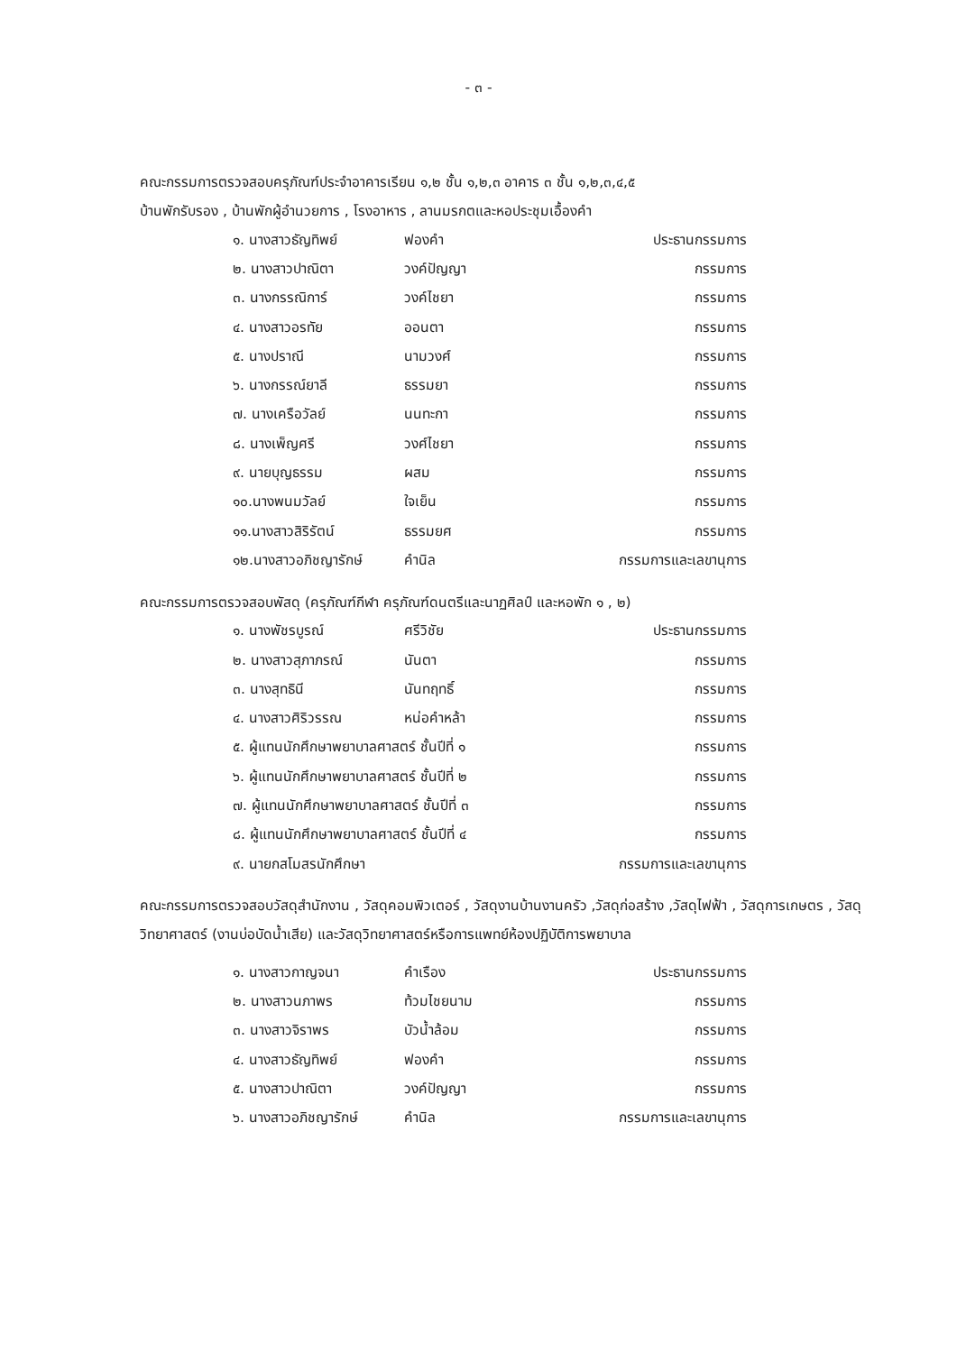- ๓ -
คณะกรรมการตรวจสอบครุภัณฑ์ประจำอาคารเรียน ๑,๒ ชั้น ๑,๒,๓ อาคาร ๓ ชั้น ๑,๒,๓,๔,๕
บ้านพักรับรอง , บ้านพักผู้อำนวยการ , โรงอาหาร , ลานมรกตและหอประชุมเอื้องคำ
| ๑. นางสาวธัญทิพย์ | ฟองคำ | ประธานกรรมการ |
| ๒. นางสาวปาณิตา | วงค์ปัญญา | กรรมการ |
| ๓. นางกรรณิการ์ | วงค์ไชยา | กรรมการ |
| ๔. นางสาวอรทัย | ออนตา | กรรมการ |
| ๕. นางปราณี | นามวงศ์ | กรรมการ |
| ๖. นางกรรณ์ยาลี | ธรรมยา | กรรมการ |
| ๗. นางเครือวัลย์ | นนทะกา | กรรมการ |
| ๘. นางเพ็ญศรี | วงศ์ไชยา | กรรมการ |
| ๙. นายบุญธรรม | ผสม | กรรมการ |
| ๑๐.นางพนมวัลย์ | ใจเย็น | กรรมการ |
| ๑๑.นางสาวสิริรัตน์ | ธรรมยศ | กรรมการ |
| ๑๒.นางสาวอภิชญารักษ์ | คำนิล | กรรมการและเลขานุการ |
คณะกรรมการตรวจสอบพัสดุ (ครุภัณฑ์กีฬา ครุภัณฑ์ดนตรีและนาฏศิลป์ และหอพัก ๑ , ๒)
| ๑. นางพัชรบูรณ์ | ศรีวิชัย | ประธานกรรมการ |
| ๒. นางสาวสุภาภรณ์ | นันตา | กรรมการ |
| ๓. นางสุทธินี | นันทฤทธิ์ | กรรมการ |
| ๔. นางสาวศิริวรรณ | หน่อคำหล้า | กรรมการ |
| ๕. ผู้แทนนักศึกษาพยาบาลศาสตร์ ชั้นปีที่ ๑ | | กรรมการ |
| ๖. ผู้แทนนักศึกษาพยาบาลศาสตร์ ชั้นปีที่ ๒ | | กรรมการ |
| ๗. ผู้แทนนักศึกษาพยาบาลศาสตร์ ชั้นปีที่ ๓ | | กรรมการ |
| ๘. ผู้แทนนักศึกษาพยาบาลศาสตร์ ชั้นปีที่ ๔ | | กรรมการ |
| ๙. นายกสโมสรนักศึกษา | | กรรมการและเลขานุการ |
คณะกรรมการตรวจสอบวัสดุสำนักงาน , วัสดุคอมพิวเตอร์ , วัสดุงานบ้านงานครัว ,วัสดุก่อสร้าง ,วัสดุไฟฟ้า , วัสดุการเกษตร , วัสดุวิทยาศาสตร์ (งานบ่อบัดน้ำเสีย) และวัสดุวิทยาศาสตร์หรือการแพทย์ห้องปฏิบัติการพยาบาล
| ๑. นางสาวกาญจนา | คำเรือง | ประธานกรรมการ |
| ๒. นางสาวนภาพร | ท้วมไชยนาม | กรรมการ |
| ๓. นางสาวจิราพร | บัวน้ำล้อม | กรรมการ |
| ๔. นางสาวธัญทิพย์ | ฟองคำ | กรรมการ |
| ๕. นางสาวปาณิตา | วงค์ปัญญา | กรรมการ |
| ๖. นางสาวอภิชญารักษ์ | คำนิล | กรรมการและเลขานุการ |